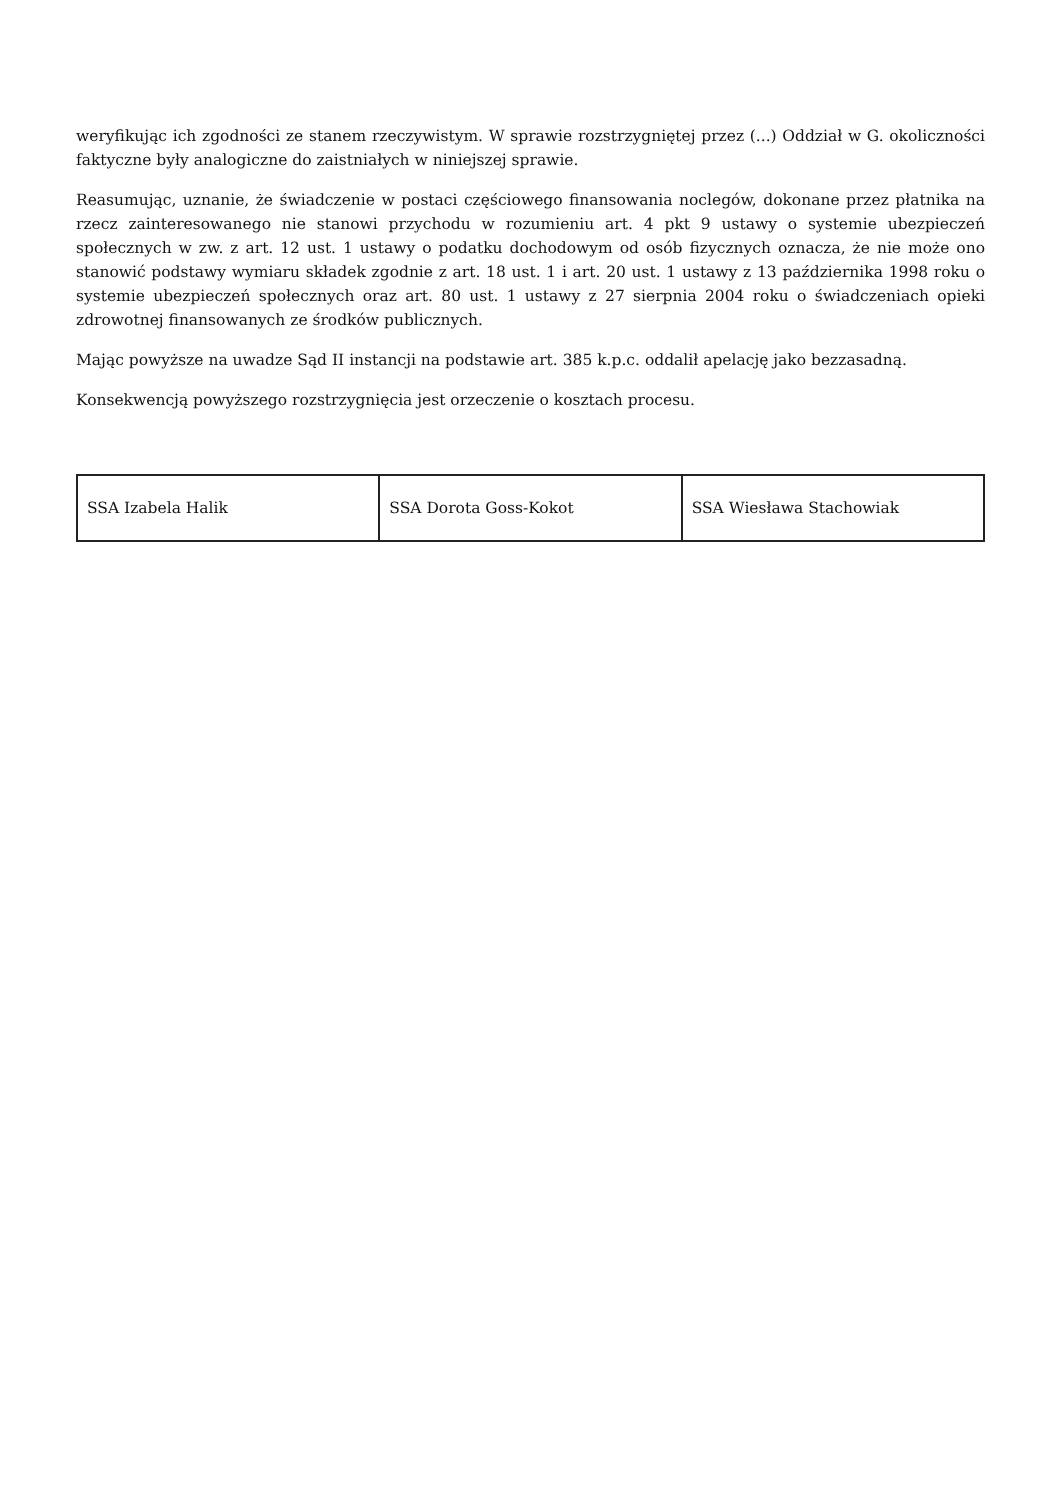weryfikując ich zgodności ze stanem rzeczywistym. W sprawie rozstrzygniętej przez (...) Oddział w G. okoliczności faktyczne były analogiczne do zaistniałych w niniejszej sprawie.
Reasumując, uznanie, że świadczenie w postaci częściowego finansowania noclegów, dokonane przez płatnika na rzecz zainteresowanego nie stanowi przychodu w rozumieniu art. 4 pkt 9 ustawy o systemie ubezpieczeń społecznych w zw. z art. 12 ust. 1 ustawy o podatku dochodowym od osób fizycznych oznacza, że nie może ono stanowić podstawy wymiaru składek zgodnie z art. 18 ust. 1 i art. 20 ust. 1 ustawy z 13 października 1998 roku o systemie ubezpieczeń społecznych oraz art. 80 ust. 1 ustawy z 27 sierpnia 2004 roku o świadczeniach opieki zdrowotnej finansowanych ze środków publicznych.
Mając powyższe na uwadze Sąd II instancji na podstawie art. 385 k.p.c. oddalił apelację jako bezzasadną.
Konsekwencją powyższego rozstrzygnięcia jest orzeczenie o kosztach procesu.
| SSA Izabela Halik | SSA Dorota Goss-Kokot | SSA Wiesława Stachowiak |